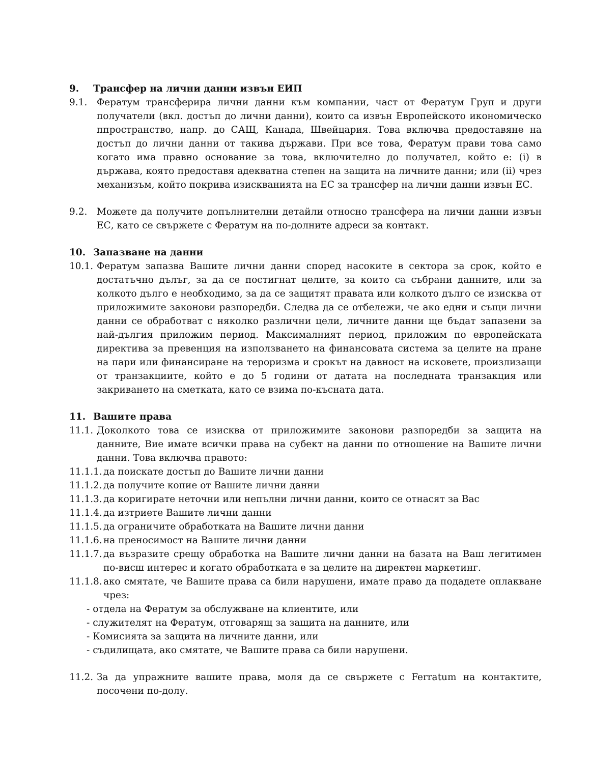9. Трансфер на лични данни извън ЕИП
9.1. Фератум трансферира лични данни към компании, част от Фератум Груп и други получатели (вкл. достъп до лични данни), които са извън Европейското икономическо ппространство, напр. до САЩ, Канада, Швейцария. Това включва предоставяне на достъп до лични данни от такива държави. При все това, Фератум прави това само когато има правно основание за това, включително до получател, който е: (i) в държава, която предоставя адекватна степен на защита на личните данни; или (ii) чрез механизъм, който покрива изискванията на ЕС за трансфер на лични данни извън ЕС.
9.2. Можете да получите допълнителни детайли относно трансфера на лични данни извън ЕС, като се свържете с Фератум на по-долните адреси за контакт.
10. Запазване на данни
10.1.
Фератум запазва Вашите лични данни според насоките в сектора за срок, който е достатъчно дълъг, за да се постигнат целите, за които са събрани данните, или за колкото дълго е необходимо, за да се защитят правата или колкото дълго се изисква от приложимите законови разпоредби. Следва да се отбележи, че ако едни и същи лични данни се обработват с няколко различни цели, личните данни ще бъдат запазени за най-дългия приложим период. Максималният период, приложим по европейската директива за превенция на използването на финансовата система за целите на пране на пари или финансиране на тероризма и срокът на давност на исковете, произлизащи от транзакциите, който е до 5 години от датата на последната транзакция или закриването на сметката, като се взима по-късната дата.
11. Вашите права
11.1.
Доколкото това се изисква от приложимите законови разпоредби за защита на данните, Вие имате всички права на субект на данни по отношение на Вашите лични данни. Това включва правото:
11.1.1.
да поискате достъп до Вашите лични данни
11.1.2.
да получите копие от Вашите лични данни
11.1.3.
да коригирате неточни или непълни лични данни, които се отнасят за Вас
11.1.4.
да изтриете Вашите лични данни
11.1.5.
да ограничите обработката на Вашите лични данни
11.1.6.
на преносимост на Вашите лични данни
11.1.7.
да възразите срещу обработка на Вашите лични данни на базата на Ваш легитимен по-висш интерес и когато обработката е за целите на директен маркетинг.
11.1.8.
ако смятате, че Вашите права са били нарушени, имате право да подадете оплакване чрез:
- отдела на Фератум за обслужване на клиентите, или
- служителят на Фератум, отговарящ за защита на данните, или
- Комисията за защита на личните данни, или
- съдилищата, ако смятате, че Вашите права са били нарушени.
11.2.
За да упражните вашите права, моля да се свържете с Ferratum на контактите, посочени по-долу.